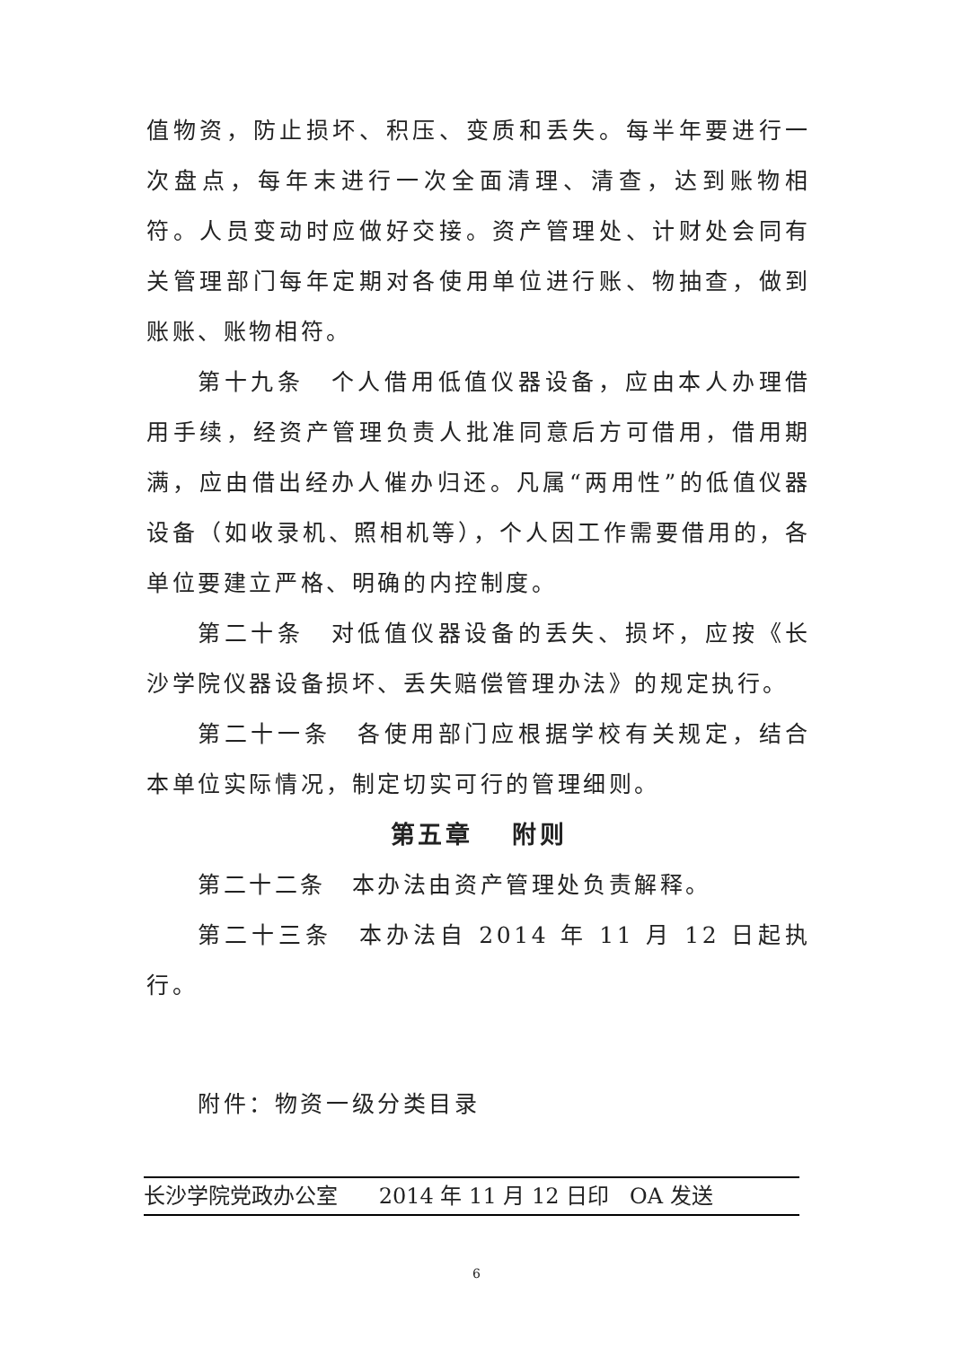值物资，防止损坏、积压、变质和丢失。每半年要进行一次盘点，每年末进行一次全面清理、清查，达到账物相符。人员变动时应做好交接。资产管理处、计财处会同有关管理部门每年定期对各使用单位进行账、物抽查，做到账账、账物相符。
第十九条　个人借用低值仪器设备，应由本人办理借用手续，经资产管理负责人批准同意后方可借用，借用期满，应由借出经办人催办归还。凡属“两用性”的低值仪器设备（如收录机、照相机等），个人因工作需要借用的，各单位要建立严格、明确的内控制度。
第二十条　对低值仪器设备的丢失、损坏，应按《长沙学院仪器设备损坏、丢失赔偿管理办法》的规定执行。
第二十一条　各使用部门应根据学校有关规定，结合本单位实际情况，制定切实可行的管理细则。
第五章　 附则
第二十二条　本办法由资产管理处负责解释。
第二十三条　本办法自 2014 年 11 月 12 日起执行。
附件：物资一级分类目录
长沙学院党政办公室 2014 年 11 月 12 日印 OA 发送
6